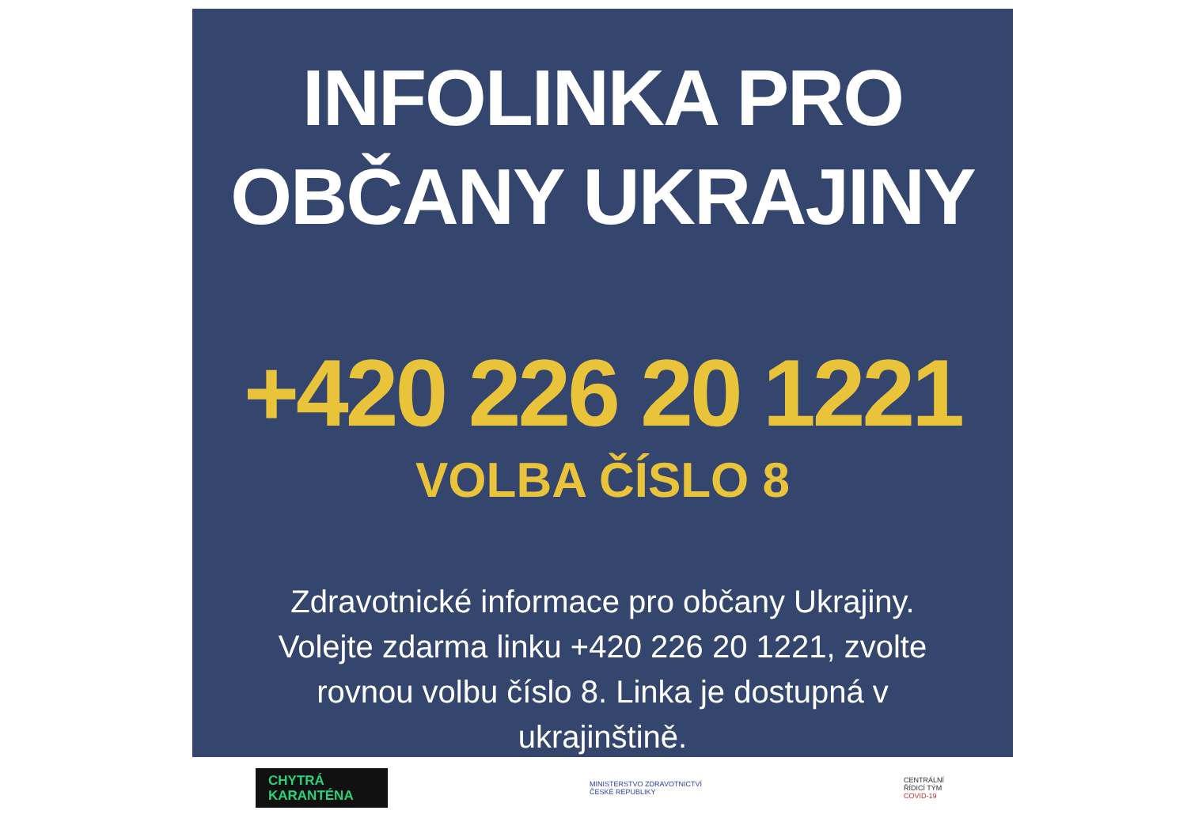INFOLINKA PRO
OBČANY UKRAJINY
+420 226 20 1221
VOLBA ČÍSLO 8
Zdravotnické informace pro občany Ukrajiny. Volejte zdarma linku +420 226 20 1221, zvolte rovnou volbu číslo 8. Linka je dostupná v ukrajinštině.
CHYTRÁ
KARANTÉNA
MINISTERSTVO ZDRAVOTNICTVÍ
ČESKÉ REPUBLIKY
CENTRÁLNÍ
ŘÍDICÍ TÝM
COVID-19